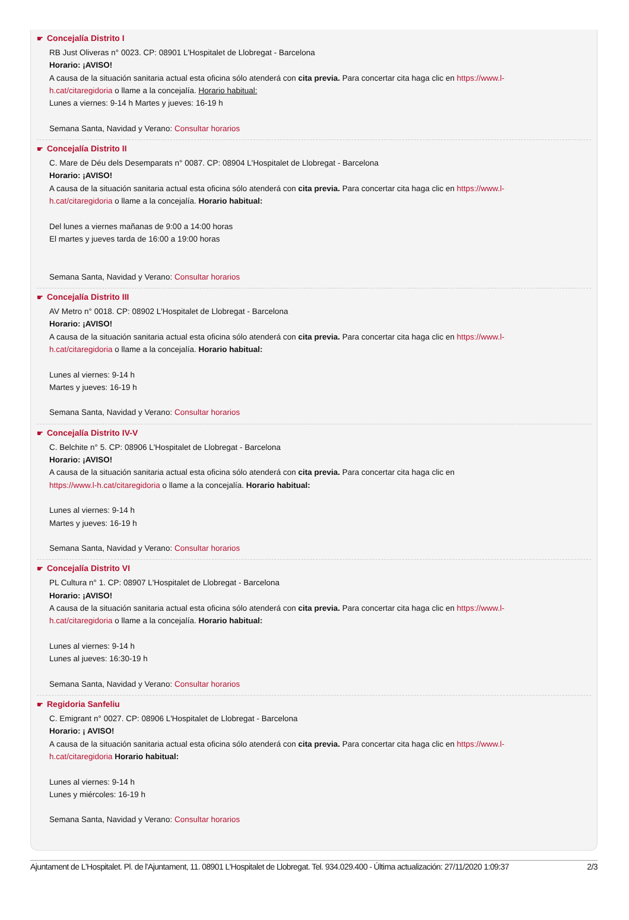☛ Concejalía Distrito I
RB Just Oliveras n° 0023. CP: 08901 L'Hospitalet de Llobregat - Barcelona
Horario: ¡AVISO!
A causa de la situación sanitaria actual esta oficina sólo atenderá con cita previa. Para concertar cita haga clic en https://www.l-
h.cat/citaregidoria o llame a la concejalía. Horario habitual:
Lunes a viernes: 9-14 h Martes y jueves: 16-19 h
Semana Santa, Navidad y Verano: Consultar horarios
☛ Concejalía Distrito II
C. Mare de Déu dels Desemparats n° 0087. CP: 08904 L'Hospitalet de Llobregat - Barcelona
Horario: ¡AVISO!
A causa de la situación sanitaria actual esta oficina sólo atenderá con cita previa. Para concertar cita haga clic en https://www.l-
h.cat/citaregidoria o llame a la concejalía. Horario habitual:
Del lunes a viernes mañanas de 9:00 a 14:00 horas
El martes y jueves tarda de 16:00 a 19:00 horas
Semana Santa, Navidad y Verano: Consultar horarios
☛ Concejalía Distrito III
AV Metro n° 0018. CP: 08902 L'Hospitalet de Llobregat - Barcelona
Horario: ¡AVISO!
A causa de la situación sanitaria actual esta oficina sólo atenderá con cita previa. Para concertar cita haga clic en https://www.l-
h.cat/citaregidoria o llame a la concejalía. Horario habitual:
Lunes al viernes: 9-14 h
Martes y jueves: 16-19 h
Semana Santa, Navidad y Verano: Consultar horarios
☛ Concejalía Distrito IV-V
C. Belchite n° 5. CP: 08906 L'Hospitalet de Llobregat - Barcelona
Horario: ¡AVISO!
A causa de la situación sanitaria actual esta oficina sólo atenderá con cita previa. Para concertar cita haga clic en
https://www.l-h.cat/citaregidoria o llame a la concejalía. Horario habitual:
Lunes al viernes: 9-14 h
Martes y jueves: 16-19 h
Semana Santa, Navidad y Verano: Consultar horarios
☛ Concejalía Distrito VI
PL Cultura n° 1. CP: 08907 L'Hospitalet de Llobregat - Barcelona
Horario: ¡AVISO!
A causa de la situación sanitaria actual esta oficina sólo atenderá con cita previa. Para concertar cita haga clic en https://www.l-
h.cat/citaregidoria o llame a la concejalía. Horario habitual:
Lunes al viernes: 9-14 h
Lunes al jueves: 16:30-19 h
Semana Santa, Navidad y Verano: Consultar horarios
☛ Regidoria Sanfeliu
C. Emigrant n° 0027. CP: 08906 L'Hospitalet de Llobregat - Barcelona
Horario: ¡ AVISO!
A causa de la situación sanitaria actual esta oficina sólo atenderá con cita previa. Para concertar cita haga clic en https://www.l-
h.cat/citaregidoria Horario habitual:
Lunes al viernes: 9-14 h
Lunes y miércoles: 16-19 h
Semana Santa, Navidad y Verano: Consultar horarios
Ajuntament de L'Hospitalet. Pl. de l'Ajuntament, 11. 08901 L'Hospitalet de Llobregat. Tel. 934.029.400 - Última actualización: 27/11/2020 1:09:37 2/3